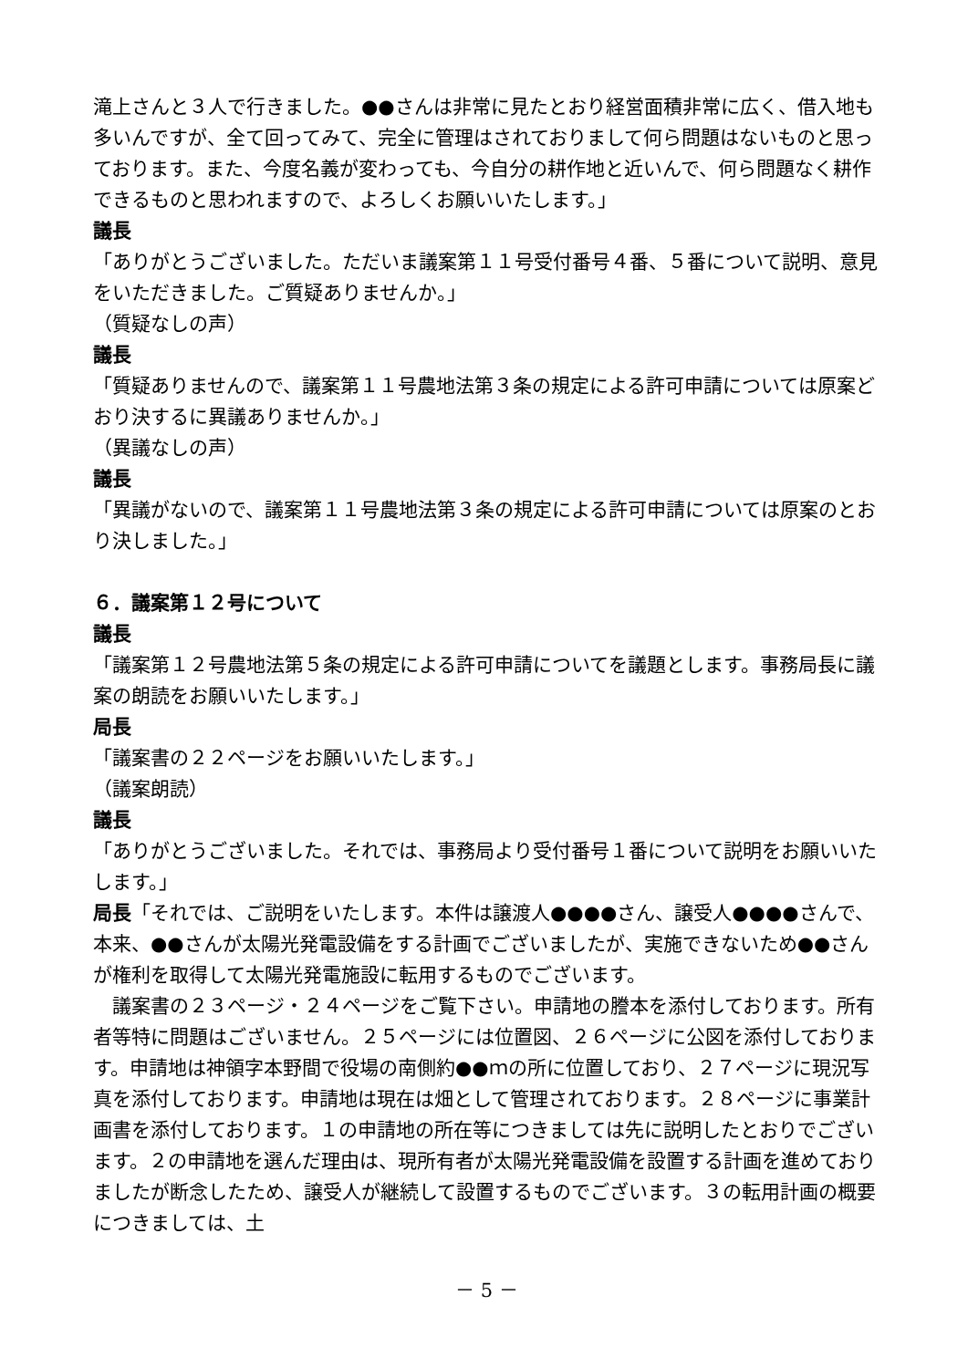滝上さんと３人で行きました。●●さんは非常に見たとおり経営面積非常に広く、借入地も多いんですが、全て回ってみて、完全に管理はされておりまして何ら問題はないものと思っております。また、今度名義が変わっても、今自分の耕作地と近いんで、何ら問題なく耕作できるものと思われますので、よろしくお願いいたします。」
議長
「ありがとうございました。ただいま議案第１１号受付番号４番、５番について説明、意見をいただきました。ご質疑ありませんか。」
（質疑なしの声）
議長
「質疑ありませんので、議案第１１号農地法第３条の規定による許可申請については原案どおり決するに異議ありませんか。」
（異議なしの声）
議長
「異議がないので、議案第１１号農地法第３条の規定による許可申請については原案のとおり決しました。」
６．議案第１２号について
議長
「議案第１２号農地法第５条の規定による許可申請についてを議題とします。事務局長に議案の朗読をお願いいたします。」
局長
「議案書の２２ページをお願いいたします。」
（議案朗読）
議長
「ありがとうございました。それでは、事務局より受付番号１番について説明をお願いいたします。」
局長「それでは、ご説明をいたします。本件は譲渡人●●●●さん、譲受人●●●●さんで、本来、●●さんが太陽光発電設備をする計画でございましたが、実施できないため●●さんが権利を取得して太陽光発電施設に転用するものでございます。
　議案書の２３ページ・２４ページをご覧下さい。申請地の謄本を添付しております。所有者等特に問題はございません。２５ページには位置図、２６ページに公図を添付しております。申請地は神領字本野間で役場の南側約●●ｍの所に位置しており、２７ページに現況写真を添付しております。申請地は現在は畑として管理されております。２８ページに事業計画書を添付しております。１の申請地の所在等につきましては先に説明したとおりでございます。２の申請地を選んだ理由は、現所有者が太陽光発電設備を設置する計画を進めておりましたが断念したため、譲受人が継続して設置するものでございます。３の転用計画の概要につきましては、土
－ 5 －